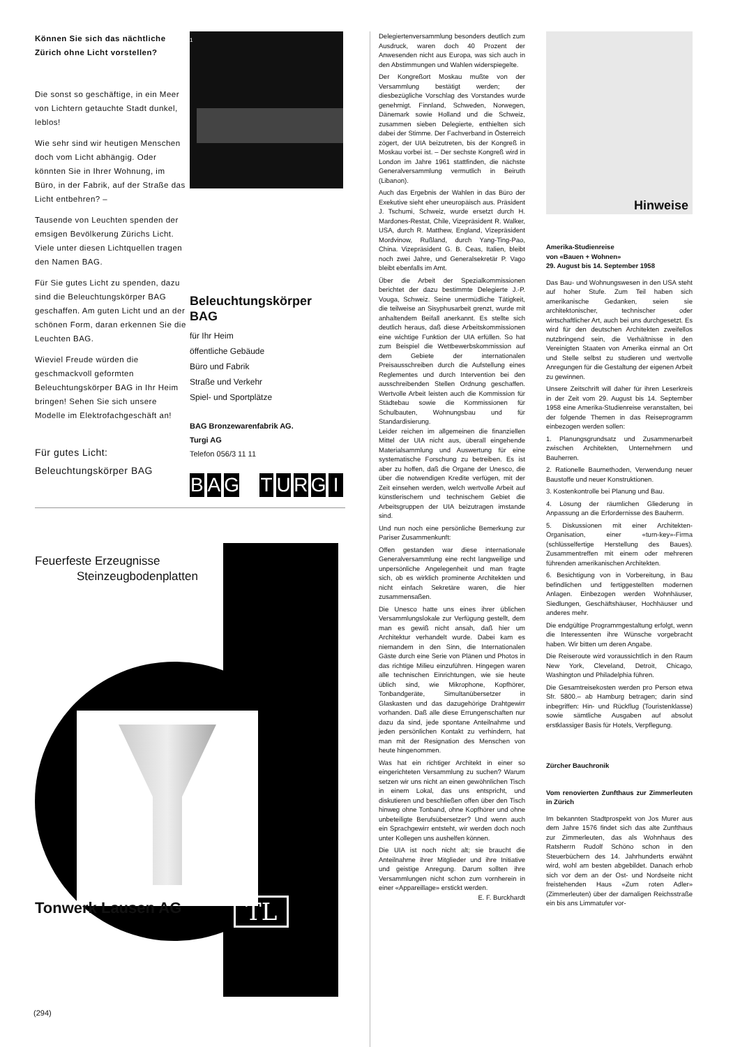Können Sie sich das nächtliche Zürich ohne Licht vorstellen?
Die sonst so geschäftige, in ein Meer von Lichtern getauchte Stadt dunkel, leblos!
Wie sehr sind wir heutigen Menschen doch vom Licht abhängig. Oder könnten Sie in Ihrer Wohnung, im Büro, in der Fabrik, auf der Straße das Licht entbehren? –
Tausende von Leuchten spenden der emsigen Bevölkerung Zürichs Licht. Viele unter diesen Lichtquellen tragen den Namen BAG.
Für Sie gutes Licht zu spenden, dazu sind die Beleuchtungskörper BAG geschaffen. Am guten Licht und an der schönen Form, daran erkennen Sie die Leuchten BAG.
Wieviel Freude würden die geschmackvoll geformten Beleuchtungskörper BAG in Ihr Heim bringen! Sehen Sie sich unsere Modelle im Elektrofachgeschäft an!
Für gutes Licht:
Beleuchtungskörper BAG
1
Beleuchtungskörper BAG
für Ihr Heim
öffentliche Gebäude
Büro und Fabrik
Straße und Verkehr
Spiel- und Sportplätze
BAG Bronzewarenfabrik AG.
Turgi AG
Telefon 056/3 11 11
BAG TURGI
Feuerfeste Erzeugnisse
Steinzeugbodenplatten
Tonwerk Lausen AG TL
Delegiertenversammlung besonders deutlich zum Ausdruck, waren doch 40 Prozent der Anwesenden nicht aus Europa, was sich auch in den Abstimmungen und Wahlen widerspiegelte.
Der Kongreßort Moskau mußte von der Versammlung bestätigt werden; der diesbezügliche Vorschlag des Vorstandes wurde genehmigt. Finnland, Schweden, Norwegen, Dänemark sowie Holland und die Schweiz, zusammen sieben Delegierte, enthielten sich dabei der Stimme. Der Fachverband in Österreich zögert, der UIA beizutreten, bis der Kongreß in Moskau vorbei ist. – Der sechste Kongreß wird in London im Jahre 1961 stattfinden, die nächste Generalversammlung vermutlich in Beiruth (Libanon).
Auch das Ergebnis der Wahlen in das Büro der Exekutive sieht eher uneuropäisch aus. Präsident J. Tschumi, Schweiz, wurde ersetzt durch H. Mardones-Restat, Chile, Vizepräsident R. Walker, USA, durch R. Matthew, England, Vizepräsident Mordvinow, Rußland, durch Yang-Ting-Pao, China. Vizepräsident G. B. Ceas, Italien, bleibt noch zwei Jahre, und Generalsekretär P. Vago bleibt ebenfalls im Amt.
Über die Arbeit der Spezialkommissionen berichtet der dazu bestimmte Delegierte J.-P. Vouga, Schweiz. Seine unermüdliche Tätigkeit, die teilweise an Sisyphusarbeit grenzt, wurde mit anhaltendem Beifall anerkannt. Es stellte sich deutlich heraus, daß diese Arbeitskommissionen eine wichtige Funktion der UIA erfüllen. So hat zum Beispiel die Wettbewerbskommission auf dem Gebiete der internationalen Preisausschreiben durch die Aufstellung eines Reglementes und durch Intervention bei den ausschreibenden Stellen Ordnung geschaffen. Wertvolle Arbeit leisten auch die Kommission für Städtebau sowie die Kommissionen für Schulbauten, Wohnungsbau und für Standardisierung.
Leider reichen im allgemeinen die finanziellen Mittel der UIA nicht aus, überall eingehende Materialsammlung und Auswertung für eine systematische Forschung zu betreiben. Es ist aber zu hoffen, daß die Organe der Unesco, die über die notwendigen Kredite verfügen, mit der Zeit einsehen werden, welch wertvolle Arbeit auf künstlerischem und technischem Gebiet die Arbeitsgruppen der UIA beizutragen imstande sind.
Und nun noch eine persönliche Bemerkung zur Pariser Zusammenkunft:
Offen gestanden war diese internationale Generalversammlung eine recht langweilige und unpersönliche Angelegenheit und man fragte sich, ob es wirklich prominente Architekten und nicht einfach Sekretäre waren, die hier zusammensaßen.
Die Unesco hatte uns eines ihrer üblichen Versammlungslokale zur Verfügung gestellt, dem man es gewiß nicht ansah, daß hier um Architektur verhandelt wurde. Dabei kam es niemandem in den Sinn, die Internationalen Gäste durch eine Serie von Plänen und Photos in das richtige Milieu einzuführen. Hingegen waren alle technischen Einrichtungen, wie sie heute üblich sind, wie Mikrophone, Kopfhörer, Tonbandgeräte, Simultanübersetzer in Glaskasten und das dazugehörige Drahtgewirr vorhanden. Daß alle diese Errungenschaften nur dazu da sind, jede spontane Anteilnahme und jeden persönlichen Kontakt zu verhindern, hat man mit der Resignation des Menschen von heute hingenommen.
Was hat ein richtiger Architekt in einer so eingerichteten Versammlung zu suchen? Warum setzen wir uns nicht an einen gewöhnlichen Tisch in einem Lokal, das uns entspricht, und diskutieren und beschließen offen über den Tisch hinweg ohne Tonband, ohne Kopfhörer und ohne unbeteiligte Berufsübersetzer? Und wenn auch ein Sprachgewirr entsteht, wir werden doch noch unter Kollegen uns aushelfen können.
Die UIA ist noch nicht alt; sie braucht die Anteilnahme ihrer Mitglieder und ihre Initiative und geistige Anregung. Darum sollten ihre Versammlungen nicht schon zum vornherein in einer «Appareillage» erstickt werden. E. F. Burckhardt
Hinweise
Amerika-Studienreise
von «Bauen + Wohnen»
29. August bis 14. September 1958
Das Bau- und Wohnungswesen in den USA steht auf hoher Stufe. Zum Teil haben sich amerikanische Gedanken, seien sie architektonischer, technischer oder wirtschaftlicher Art, auch bei uns durchgesetzt. Es wird für den deutschen Architekten zweifellos nutzbringend sein, die Verhältnisse in den Vereinigten Staaten von Amerika einmal an Ort und Stelle selbst zu studieren und wertvolle Anregungen für die Gestaltung der eigenen Arbeit zu gewinnen.
Unsere Zeitschrift will daher für ihren Leserkreis in der Zeit vom 29. August bis 14. September 1958 eine Amerika-Studienreise veranstalten, bei der folgende Themen in das Reiseprogramm einbezogen werden sollen:
1. Planungsgrundsatz und Zusammenarbeit zwischen Architekten, Unternehmern und Bauherren.
2. Rationelle Baumethoden, Verwendung neuer Baustoffe und neuer Konstruktionen.
3. Kostenkontrolle bei Planung und Bau.
4. Lösung der räumlichen Gliederung in Anpassung an die Erfordernisse des Bauherrn.
5. Diskussionen mit einer Architekten-Organisation, einer «turn-key»-Firma (schlüsselfertige Herstellung des Baues). Zusammentreffen mit einem oder mehreren führenden amerikanischen Architekten.
6. Besichtigung von in Vorbereitung, in Bau befindlichen und fertiggestellten modernen Anlagen. Einbezogen werden Wohnhäuser, Siedlungen, Geschäftshäuser, Hochhäuser und anderes mehr.
Die endgültige Programmgestaltung erfolgt, wenn die Interessenten ihre Wünsche vorgebracht haben. Wir bitten um deren Angabe.
Die Reiseroute wird voraussichtlich in den Raum New York, Cleveland, Detroit, Chicago, Washington und Philadelphia führen.
Die Gesamtreisekosten werden pro Person etwa Sfr. 5800.– ab Hamburg betragen; darin sind inbegriffen: Hin- und Rückflug (Touristenklasse) sowie sämtliche Ausgaben auf absolut erstklassiger Basis für Hotels, Verpflegung.
Zürcher Bauchronik
Vom renovierten Zunfthaus zur Zimmerleuten in Zürich
Im bekannten Stadtprospekt von Jos Murer aus dem Jahre 1576 findet sich das alte Zunfthaus zur Zimmerleuten, das als Wohnhaus des Ratsherrn Rudolf Schöno schon in den Steuerbüchern des 14. Jahrhunderts erwähnt wird, wohl am besten abgebildet. Danach erhob sich vor dem an der Ost- und Nordseite nicht freistehenden Haus «Zum roten Adler» (Zimmerleuten) über der damaligen Reichsstraße ein bis ans Limmatufer vor-
(294)